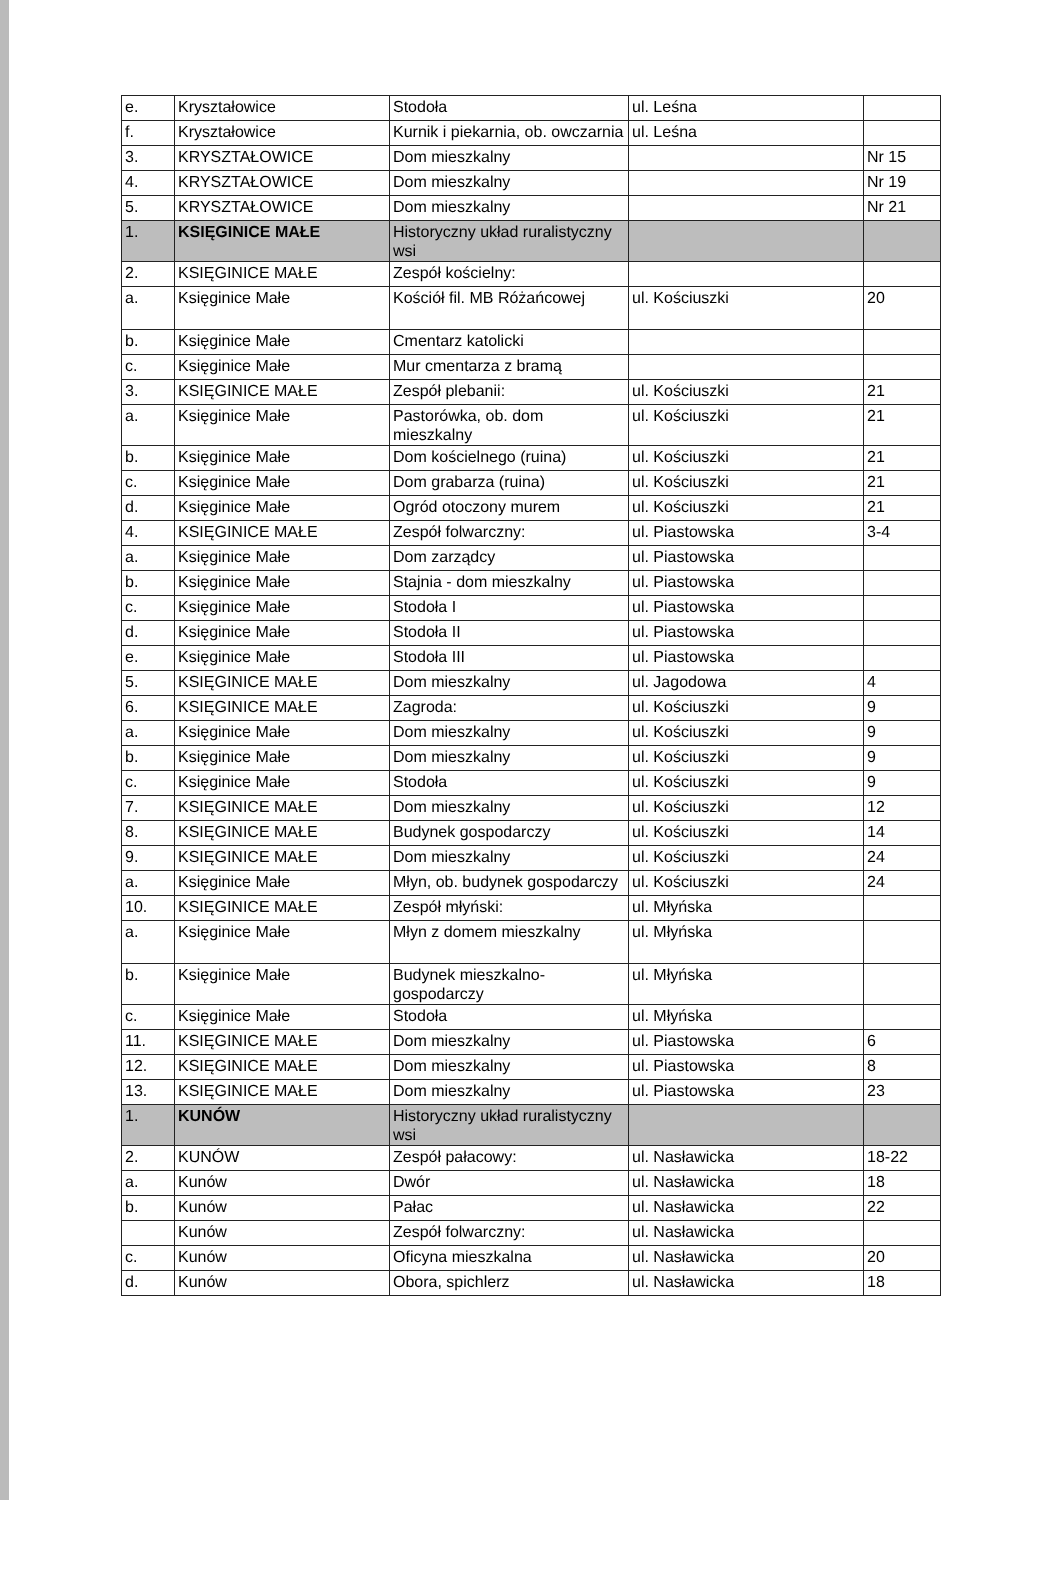| e. | Kryształowice | Stodoła | ul. Leśna | |
| f. | Kryształowice | Kurnik i piekarnia, ob. owczarnia | ul. Leśna | |
| 3. | KRYSZTAŁOWICE | Dom mieszkalny | | Nr 15 |
| 4. | KRYSZTAŁOWICE | Dom mieszkalny | | Nr 19 |
| 5. | KRYSZTAŁOWICE | Dom mieszkalny | | Nr 21 |
| 1. | KSIĘGINICE MAŁE | Historyczny układ ruralistyczny wsi | | |
| 2. | KSIĘGINICE MAŁE | Zespół kościelny: | | |
| a. | Księginice Małe | Kościół fil. MB Różańcowej | ul. Kościuszki | 20 |
| b. | Księginice Małe | Cmentarz katolicki | | |
| c. | Księginice Małe | Mur cmentarza z bramą | | |
| 3. | KSIĘGINICE MAŁE | Zespół plebanii: | ul. Kościuszki | 21 |
| a. | Księginice Małe | Pastorówka, ob. dom mieszkalny | ul. Kościuszki | 21 |
| b. | Księginice Małe | Dom kościelnego (ruina) | ul. Kościuszki | 21 |
| c. | Księginice Małe | Dom grabarza (ruina) | ul. Kościuszki | 21 |
| d. | Księginice Małe | Ogród otoczony murem | ul. Kościuszki | 21 |
| 4. | KSIĘGINICE MAŁE | Zespół folwarczny: | ul. Piastowska | 3-4 |
| a. | Księginice Małe | Dom zarządcy | ul. Piastowska | |
| b. | Księginice Małe | Stajnia - dom mieszkalny | ul. Piastowska | |
| c. | Księginice Małe | Stodoła I | ul. Piastowska | |
| d. | Księginice Małe | Stodoła II | ul. Piastowska | |
| e. | Księginice Małe | Stodoła III | ul. Piastowska | |
| 5. | KSIĘGINICE MAŁE | Dom mieszkalny | ul. Jagodowa | 4 |
| 6. | KSIĘGINICE MAŁE | Zagroda: | ul. Kościuszki | 9 |
| a. | Księginice Małe | Dom mieszkalny | ul. Kościuszki | 9 |
| b. | Księginice Małe | Dom mieszkalny | ul. Kościuszki | 9 |
| c. | Księginice Małe | Stodoła | ul. Kościuszki | 9 |
| 7. | KSIĘGINICE MAŁE | Dom mieszkalny | ul. Kościuszki | 12 |
| 8. | KSIĘGINICE MAŁE | Budynek gospodarczy | ul. Kościuszki | 14 |
| 9. | KSIĘGINICE MAŁE | Dom mieszkalny | ul. Kościuszki | 24 |
| a. | Księginice Małe | Młyn, ob. budynek gospodarczy | ul. Kościuszki | 24 |
| 10. | KSIĘGINICE MAŁE | Zespół młyński: | ul. Młyńska | |
| a. | Księginice Małe | Młyn z domem mieszkalny | ul. Młyńska | |
| b. | Księginice Małe | Budynek mieszkalno-gospodarczy | ul. Młyńska | |
| c. | Księginice Małe | Stodoła | ul. Młyńska | |
| 11. | KSIĘGINICE MAŁE | Dom mieszkalny | ul. Piastowska | 6 |
| 12. | KSIĘGINICE MAŁE | Dom mieszkalny | ul. Piastowska | 8 |
| 13. | KSIĘGINICE MAŁE | Dom mieszkalny | ul. Piastowska | 23 |
| 1. | KUNÓW | Historyczny układ ruralistyczny wsi | | |
| 2. | KUNÓW | Zespół pałacowy: | ul. Nasławicka | 18-22 |
| a. | Kunów | Dwór | ul. Nasławicka | 18 |
| b. | Kunów | Pałac | ul. Nasławicka | 22 |
| | Kunów | Zespół folwarczny: | ul. Nasławicka | |
| c. | Kunów | Oficyna mieszkalna | ul. Nasławicka | 20 |
| d. | Kunów | Obora, spichlerz | ul. Nasławicka | 18 |